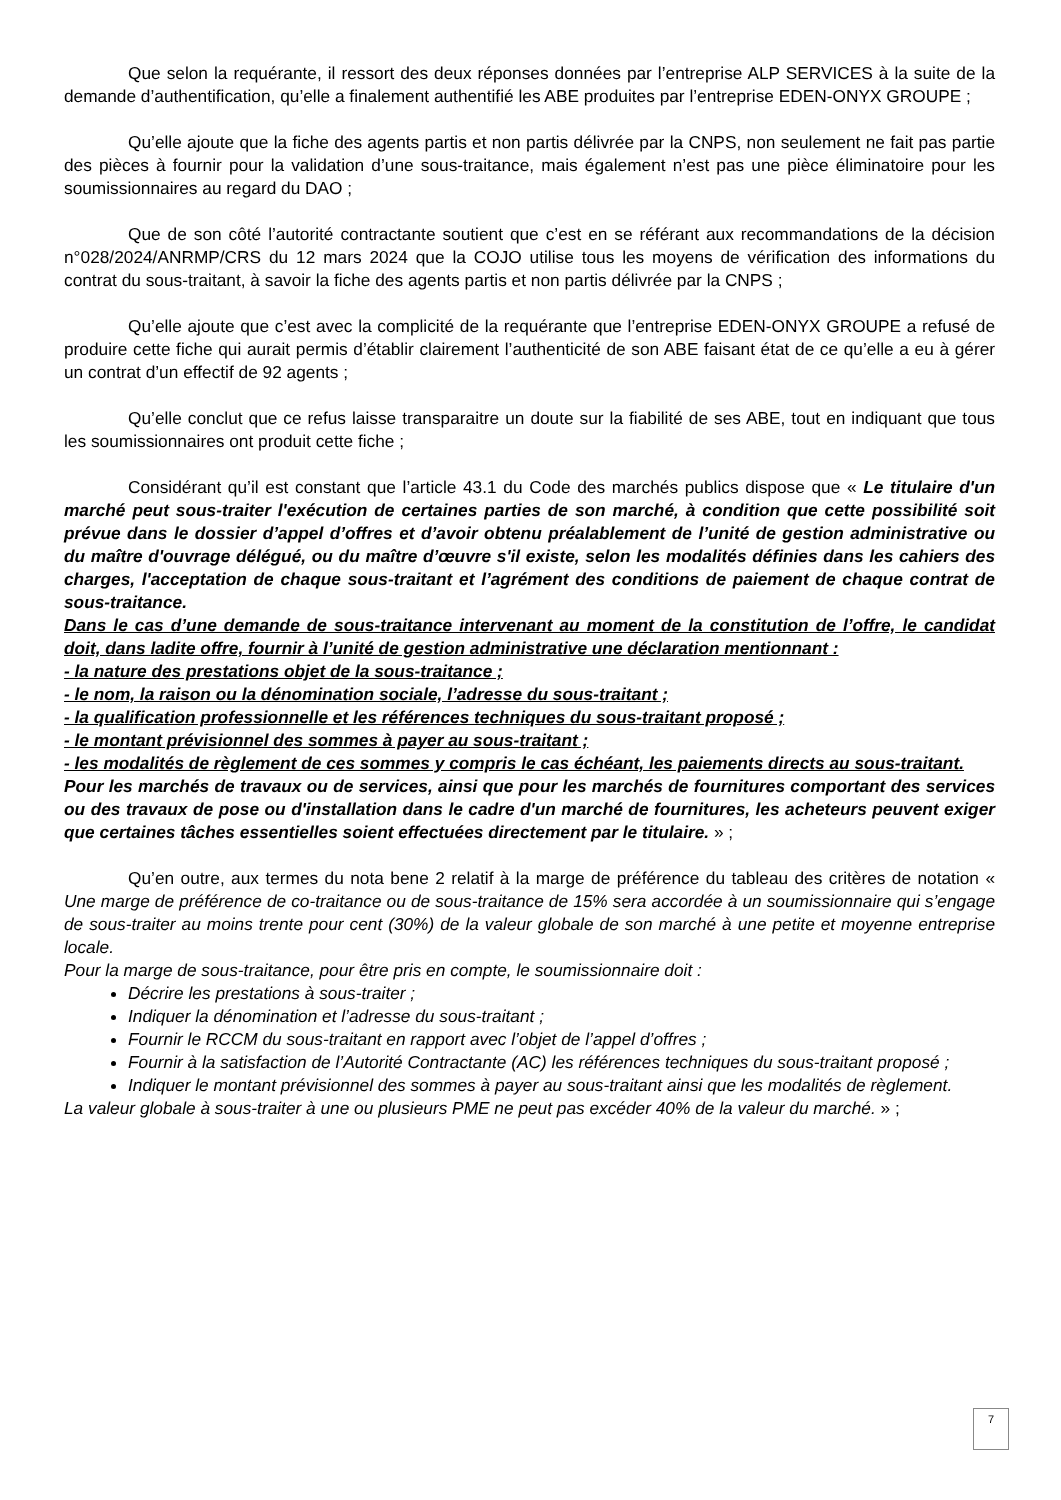Que selon la requérante, il ressort des deux réponses données par l’entreprise ALP SERVICES à la suite de la demande d’authentification, qu’elle a finalement authentifié les ABE produites par l’entreprise EDEN-ONYX GROUPE ;
Qu’elle ajoute que la fiche des agents partis et non partis délivrée par la CNPS, non seulement ne fait pas partie des pièces à fournir pour la validation d’une sous-traitance, mais également n’est pas une pièce éliminatoire pour les soumissionnaires au regard du DAO ;
Que de son côté l’autorité contractante soutient que c’est en se référant aux recommandations de la décision n°028/2024/ANRMP/CRS du 12 mars 2024 que la COJO utilise tous les moyens de vérification des informations du contrat du sous-traitant, à savoir la fiche des agents partis et non partis délivrée par la CNPS ;
Qu’elle ajoute que c’est avec la complicité de la requérante que l’entreprise EDEN-ONYX GROUPE a refusé de produire cette fiche qui aurait permis d’établir clairement l’authenticité de son ABE faisant état de ce qu’elle a eu à gérer un contrat d’un effectif de 92 agents ;
Qu’elle conclut que ce refus laisse transparaitre un doute sur la fiabilité de ses ABE, tout en indiquant que tous les soumissionnaires ont produit cette fiche ;
Considérant qu’il est constant que l’article 43.1 du Code des marchés publics dispose que « Le titulaire d'un marché peut sous-traiter l'exécution de certaines parties de son marché, à condition que cette possibilité soit prévue dans le dossier d’appel d’offres et d’avoir obtenu préalablement de l’unité de gestion administrative ou du maître d'ouvrage délégué, ou du maître d’œuvre s'il existe, selon les modalités définies dans les cahiers des charges, l'acceptation de chaque sous-traitant et l’agrément des conditions de paiement de chaque contrat de sous-traitance.
Dans le cas d’une demande de sous-traitance intervenant au moment de la constitution de l’offre, le candidat doit, dans ladite offre, fournir à l’unité de gestion administrative une déclaration mentionnant :
- la nature des prestations objet de la sous-traitance ;
- le nom, la raison ou la dénomination sociale, l’adresse du sous-traitant ;
- la qualification professionnelle et les références techniques du sous-traitant proposé ;
- le montant prévisionnel des sommes à payer au sous-traitant ;
- les modalités de règlement de ces sommes y compris le cas échéant, les paiements directs au sous-traitant.
Pour les marchés de travaux ou de services, ainsi que pour les marchés de fournitures comportant des services ou des travaux de pose ou d'installation dans le cadre d'un marché de fournitures, les acheteurs peuvent exiger que certaines tâches essentielles soient effectuées directement par le titulaire. » ;
Qu’en outre, aux termes du nota bene 2 relatif à la marge de préférence du tableau des critères de notation « Une marge de préférence de co-traitance ou de sous-traitance de 15% sera accordée à un soumissionnaire qui s’engage de sous-traiter au moins trente pour cent (30%) de la valeur globale de son marché à une petite et moyenne entreprise locale.
Pour la marge de sous-traitance, pour être pris en compte, le soumissionnaire doit :
Décrire les prestations à sous-traiter ;
Indiquer la dénomination et l’adresse du sous-traitant ;
Fournir le RCCM du sous-traitant en rapport avec l’objet de l’appel d’offres ;
Fournir à la satisfaction de l’Autorité Contractante (AC) les références techniques du sous-traitant proposé ;
Indiquer le montant prévisionnel des sommes à payer au sous-traitant ainsi que les modalités de règlement.
La valeur globale à sous-traiter à une ou plusieurs PME ne peut pas excéder 40% de la valeur du marché. » ;
7